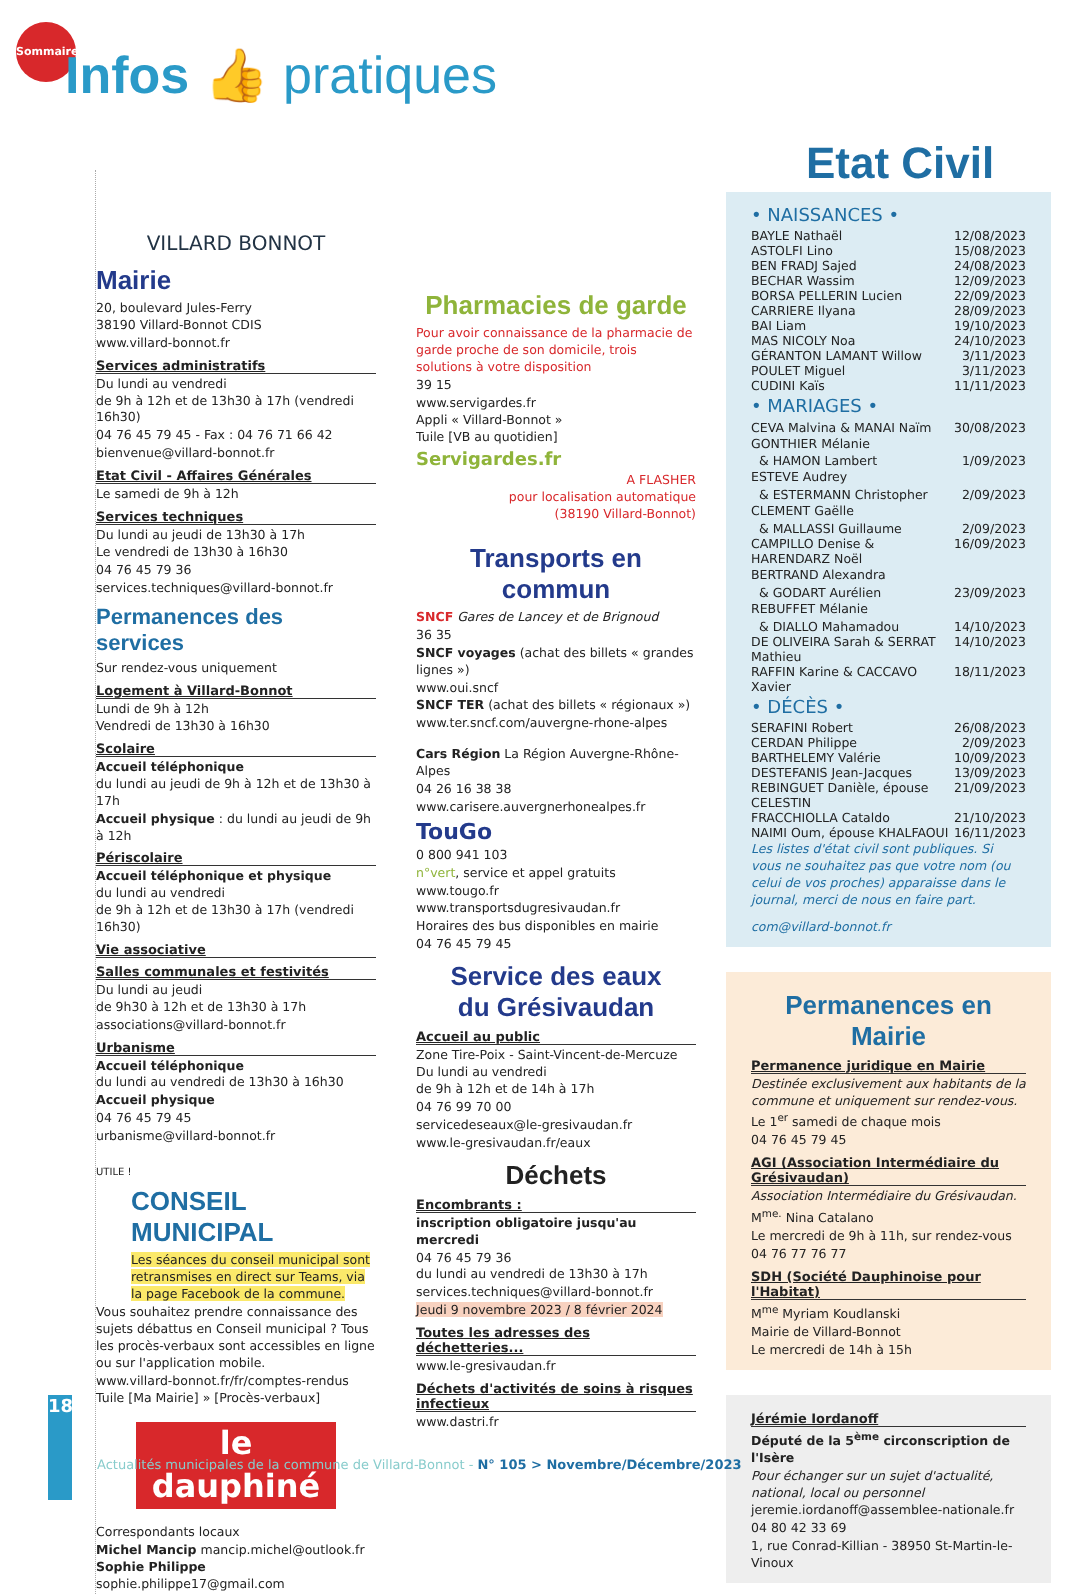Sommaire
Infos 👍 pratiques
VILLARD BONNOT
Mairie
20, boulevard Jules-Ferry
38190 Villard-Bonnot CDIS
www.villard-bonnot.fr
Services administratifs
Du lundi au vendredi
de 9h à 12h et de 13h30 à 17h (vendredi 16h30)
04 76 45 79 45 - Fax : 04 76 71 66 42
bienvenue@villard-bonnot.fr
Etat Civil - Affaires Générales
Le samedi de 9h à 12h
Services techniques
Du lundi au jeudi de 13h30 à 17h
Le vendredi de 13h30 à 16h30
04 76 45 79 36
services.techniques@villard-bonnot.fr
Permanences des services
Sur rendez-vous uniquement
Logement à Villard-Bonnot
Lundi de 9h à 12h
Vendredi de 13h30 à 16h30
Scolaire
Accueil téléphonique
du lundi au jeudi de 9h à 12h et de 13h30 à 17h
Accueil physique : du lundi au jeudi de 9h à 12h
Périscolaire
Accueil téléphonique et physique
du lundi au vendredi
de 9h à 12h et de 13h30 à 17h (vendredi 16h30)
Vie associative
Salles communales et festivités
Du lundi au jeudi
de 9h30 à 12h et de 13h30 à 17h
associations@villard-bonnot.fr
Urbanisme
Accueil téléphonique
du lundi au vendredi de 13h30 à 16h30
Accueil physique
04 76 45 79 45
urbanisme@villard-bonnot.fr
UTILE !
CONSEIL MUNICIPAL
Les séances du conseil municipal sont retransmises en direct sur Teams, via la page Facebook de la commune.
Vous souhaitez prendre connaissance des sujets débattus en Conseil municipal ? Tous les procès-verbaux sont accessibles en ligne ou sur l'application mobile.
www.villard-bonnot.fr/fr/comptes-rendus
Tuile [Ma Mairie] » [Procès-verbaux]
le dauphiné
Correspondants locaux
Michel Mancip mancip.michel@outlook.fr
Sophie Philippe sophie.philippe17@gmail.com
Pharmacies de garde
Pour avoir connaissance de la pharmacie de garde proche de son domicile, trois solutions à votre disposition
39 15
www.servigardes.fr
Appli « Villard-Bonnot »
Tuile [VB au quotidien]
Servigardes.fr
A FLASHER
pour localisation automatique
(38190 Villard-Bonnot)
Transports en commun
SNCF Gares de Lancey et de Brignoud
36 35
SNCF voyages (achat des billets « grandes lignes »)
www.oui.sncf
SNCF TER (achat des billets « régionaux »)
www.ter.sncf.com/auvergne-rhone-alpes
Cars Région La Région Auvergne-Rhône-Alpes
04 26 16 38 38
www.carisere.auvergnerhonealpes.fr
TouGo
0 800 941 103
n°vert, service et appel gratuits
www.tougo.fr
www.transportsdugresivaudan.fr
Horaires des bus disponibles en mairie
04 76 45 79 45
Service des eaux
du Grésivaudan
Accueil au public
Zone Tire-Poix - Saint-Vincent-de-Mercuze
Du lundi au vendredi
de 9h à 12h et de 14h à 17h
04 76 99 70 00
servicedeseaux@le-gresivaudan.fr
www.le-gresivaudan.fr/eaux
Déchets
Encombrants :
inscription obligatoire jusqu'au mercredi
04 76 45 79 36
du lundi au vendredi de 13h30 à 17h
services.techniques@villard-bonnot.fr
Jeudi 9 novembre 2023 / 8 février 2024
Toutes les adresses des déchetteries...
www.le-gresivaudan.fr
Déchets d'activités de soins à risques infectieux
www.dastri.fr
Etat Civil
• NAISSANCES •
BAYLE Nathaël 12/08/2023
ASTOLFI Lino 15/08/2023
BEN FRADJ Sajed 24/08/2023
BECHAR Wassim 12/09/2023
BORSA PELLERIN Lucien 22/09/2023
CARRIERE Ilyana 28/09/2023
BAI Liam 19/10/2023
MAS NICOLY Noa 24/10/2023
GÉRANTON LAMANT Willow 3/11/2023
POULET Miguel 3/11/2023
CUDINI Kaïs 11/11/2023
• MARIAGES •
CEVA Malvina & MANAI Naïm 30/08/2023
GONTHIER Mélanie
& HAMON Lambert 1/09/2023
ESTEVE Audrey
& ESTERMANN Christopher 2/09/2023
CLEMENT Gaëlle
& MALLASSI Guillaume 2/09/2023
CAMPILLO Denise & HARENDARZ Noël 16/09/2023
BERTRAND Alexandra
& GODART Aurélien 23/09/2023
REBUFFET Mélanie
& DIALLO Mahamadou 14/10/2023
DE OLIVEIRA Sarah & SERRAT Mathieu 14/10/2023
RAFFIN Karine & CACCAVO Xavier 18/11/2023
• DÉCÈS •
SERAFINI Robert 26/08/2023
CERDAN Philippe 2/09/2023
BARTHELEMY Valérie 10/09/2023
DESTEFANIS Jean-Jacques 13/09/2023
REBINGUET Danièle, épouse CELESTIN 21/09/2023
FRACCHIOLLA Cataldo 21/10/2023
NAIMI Oum, épouse KHALFAOUI 16/11/2023
Les listes d'état civil sont publiques. Si vous ne souhaitez pas que votre nom (ou celui de vos proches) apparaisse dans le journal, merci de nous en faire part.
com@villard-bonnot.fr
Permanences en Mairie
Permanence juridique en Mairie
Destinée exclusivement aux habitants de la commune et uniquement sur rendez-vous.
Le 1<sup>er</sup> samedi de chaque mois
04 76 45 79 45
AGI (Association Intermédiaire du Grésivaudan)
Association Intermédiaire du Grésivaudan.
M<sup>me.</sup> Nina Catalano
Le mercredi de 9h à 11h, sur rendez-vous
04 76 77 76 77
SDH (Société Dauphinoise pour l'Habitat)
M<sup>me</sup> Myriam Koudlanski
Mairie de Villard-Bonnot
Le mercredi de 14h à 15h
Jérémie Iordanoff
Député de la 5<sup>ème</sup> circonscription de l'Isère
Pour échanger sur un sujet d'actualité, national, local ou personnel
jeremie.iordanoff@assemblee-nationale.fr
04 80 42 33 69
1, rue Conrad-Killian - 38950 St-Martin-le-Vinoux
18
Actualités municipales de la commune de Villard-Bonnot - N° 105 > Novembre/Décembre/2023